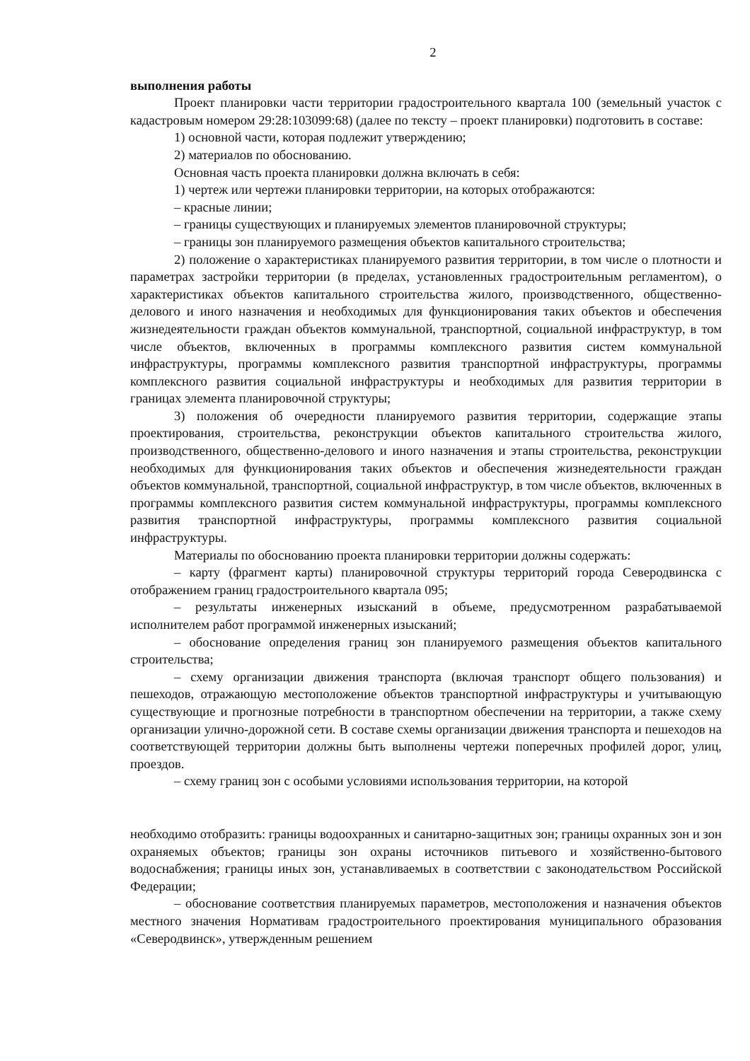2
выполнения работы
Проект планировки части территории градостроительного квартала 100 (земельный участок с кадастровым номером 29:28:103099:68) (далее по тексту – проект планировки) подготовить в составе:
1) основной части, которая подлежит утверждению;
2) материалов по обоснованию.
Основная часть проекта планировки должна включать в себя:
1) чертеж или чертежи планировки территории, на которых отображаются:
– красные линии;
– границы существующих и планируемых элементов планировочной структуры;
– границы зон планируемого размещения объектов капитального строительства;
2) положение о характеристиках планируемого развития территории, в том числе о плотности и параметрах застройки территории (в пределах, установленных градостроительным регламентом), о характеристиках объектов капитального строительства жилого, производственного, общественно-делового и иного назначения и необходимых для функционирования таких объектов и обеспечения жизнедеятельности граждан объектов коммунальной, транспортной, социальной инфраструктур, в том числе объектов, включенных в программы комплексного развития систем коммунальной инфраструктуры, программы комплексного развития транспортной инфраструктуры, программы комплексного развития социальной инфраструктуры и необходимых для развития территории в границах элемента планировочной структуры;
3) положения об очередности планируемого развития территории, содержащие этапы проектирования, строительства, реконструкции объектов капитального строительства жилого, производственного, общественно-делового и иного назначения и этапы строительства, реконструкции необходимых для функционирования таких объектов и обеспечения жизнедеятельности граждан объектов коммунальной, транспортной, социальной инфраструктур, в том числе объектов, включенных в программы комплексного развития систем коммунальной инфраструктуры, программы комплексного развития транспортной инфраструктуры, программы комплексного развития социальной инфраструктуры.
Материалы по обоснованию проекта планировки территории должны содержать:
– карту (фрагмент карты) планировочной структуры территорий города Северодвинска с отображением границ градостроительного квартала 095;
– результаты инженерных изысканий в объеме, предусмотренном разрабатываемой исполнителем работ программой инженерных изысканий;
– обоснование определения границ зон планируемого размещения объектов капитального строительства;
– схему организации движения транспорта (включая транспорт общего пользования) и пешеходов, отражающую местоположение объектов транспортной инфраструктуры и учитывающую существующие и прогнозные потребности в транспортном обеспечении на территории, а также схему организации улично-дорожной сети. В составе схемы организации движения транспорта и пешеходов на соответствующей территории должны быть выполнены чертежи поперечных профилей дорог, улиц, проездов.
– схему границ зон с особыми условиями использования территории, на которой
необходимо отобразить: границы водоохранных и санитарно-защитных зон; границы охранных зон и зон охраняемых объектов; границы зон охраны источников питьевого и хозяйственно-бытового водоснабжения; границы иных зон, устанавливаемых в соответствии с законодательством Российской Федерации;
– обоснование соответствия планируемых параметров, местоположения и назначения объектов местного значения Нормативам градостроительного проектирования муниципального образования «Северодвинск», утвержденным решением